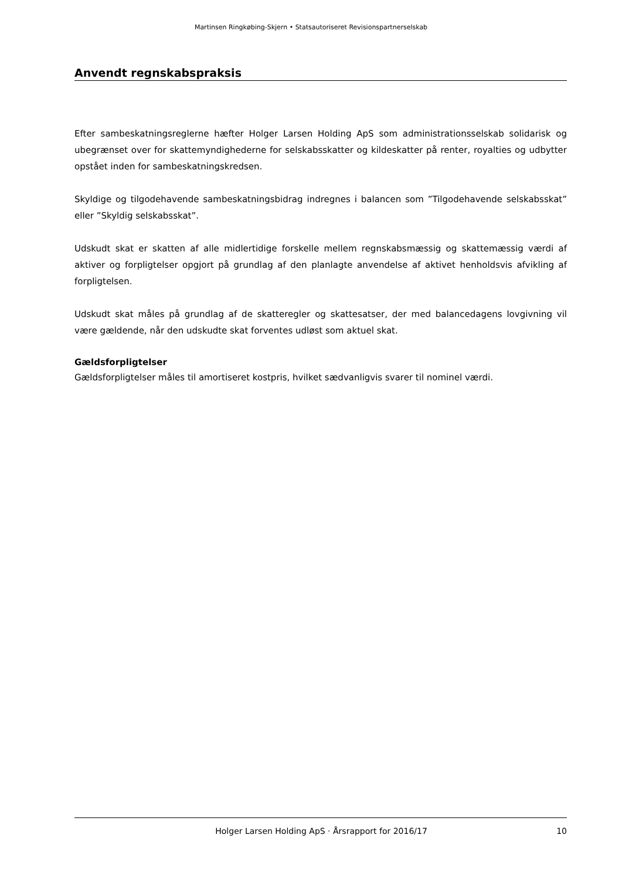Martinsen Ringkøbing-Skjern • Statsautoriseret Revisionspartnerselskab
Anvendt regnskabspraksis
Efter sambeskatningsreglerne hæfter Holger Larsen Holding ApS som administrationsselskab solidarisk og ubegrænset over for skattemyndighederne for selskabsskatter og kildeskatter på renter, royalties og udbytter opstået inden for sambeskatningskredsen.
Skyldige og tilgodehavende sambeskatningsbidrag indregnes i balancen som ”Tilgodehavende selskabsskat” eller ”Skyldig selskabsskat”.
Udskudt skat er skatten af alle midlertidige forskelle mellem regnskabsmæssig og skattemæssig værdi af aktiver og forpligtelser opgjort på grundlag af den planlagte anvendelse af aktivet henholdsvis afvikling af forpligtelsen.
Udskudt skat måles på grundlag af de skatteregler og skattesatser, der med balancedagens lovgivning vil være gældende, når den udskudte skat forventes udløst som aktuel skat.
Gældsforpligtelser
Gældsforpligtelser måles til amortiseret kostpris, hvilket sædvanligvis svarer til nominel værdi.
Holger Larsen Holding ApS · Årsrapport for 2016/17 10